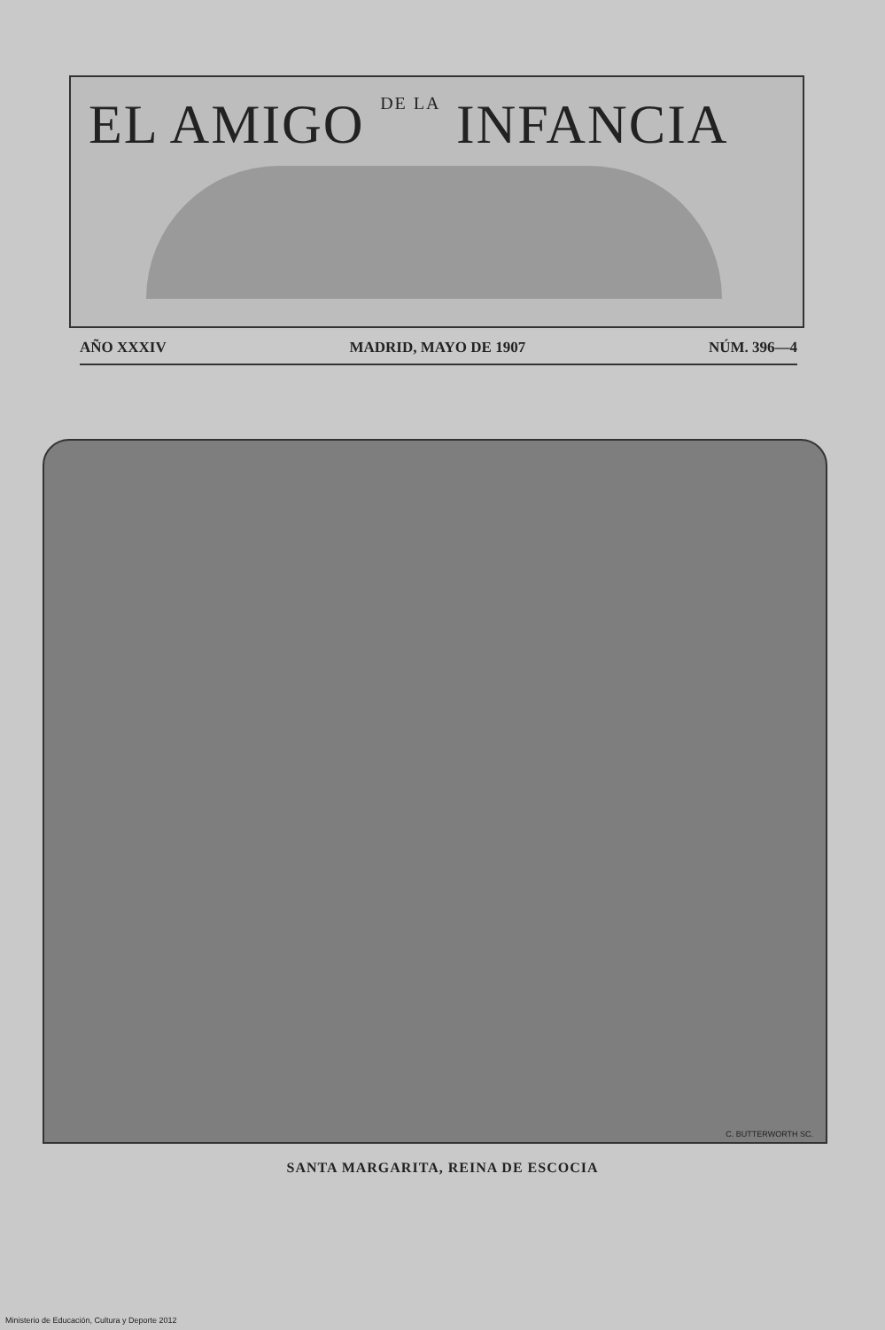EL AMIGO DE LA INFANCIA
AÑO XXXIV MADRID, MAYO DE 1907 NÚM. 396—4
C. BUTTERWORTH SC.
SANTA MARGARITA, REINA DE ESCOCIA
Ministerio de Educación, Cultura y Deporte 2012